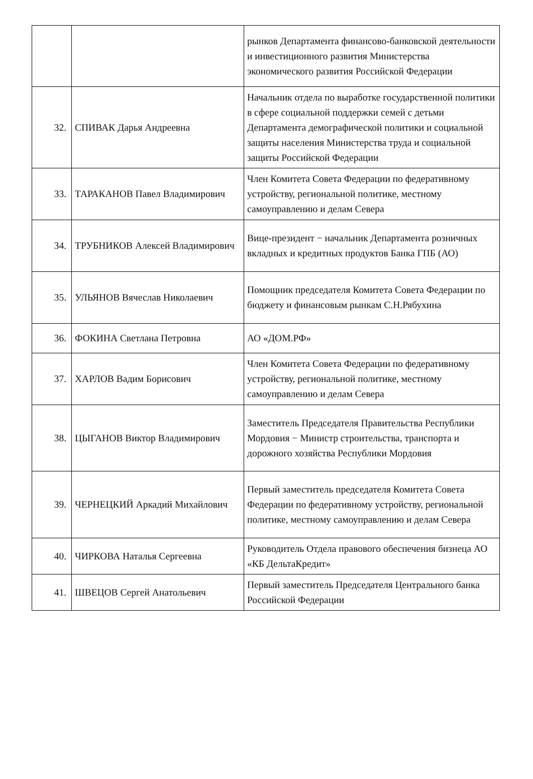| | | рынков Департамента финансово-банковской деятельности и инвестиционного развития Министерства экономического развития Российской Федерации |
| 32. | СПИВАК Дарья Андреевна | Начальник отдела по выработке государственной политики в сфере социальной поддержки семей с детьми Департамента демографической политики и социальной защиты населения Министерства труда и социальной защиты Российской Федерации |
| 33. | ТАРАКАНОВ Павел Владимирович | Член Комитета Совета Федерации по федеративному устройству, региональной политике, местному самоуправлению и делам Севера |
| 34. | ТРУБНИКОВ Алексей Владимирович | Вице-президент − начальник Департамента розничных вкладных и кредитных продуктов Банка ГПБ (АО) |
| 35. | УЛЬЯНОВ Вячеслав Николаевич | Помощник председателя Комитета Совета Федерации по бюджету и финансовым рынкам С.Н.Рябухина |
| 36. | ФОКИНА Светлана Петровна | АО «ДОМ.РФ» |
| 37. | ХАРЛОВ Вадим Борисович | Член Комитета Совета Федерации по федеративному устройству, региональной политике, местному самоуправлению и делам Севера |
| 38. | ЦЫГАНОВ Виктор Владимирович | Заместитель Председателя Правительства Республики Мордовия − Министр строительства, транспорта и дорожного хозяйства Республики Мордовия |
| 39. | ЧЕРНЕЦКИЙ Аркадий Михайлович | Первый заместитель председателя Комитета Совета Федерации по федеративному устройству, региональной политике, местному самоуправлению и делам Севера |
| 40. | ЧИРКОВА Наталья Сергеевна | Руководитель Отдела правового обеспечения бизнеца АО «КБ ДельтаКредит» |
| 41. | ШВЕЦОВ Сергей Анатольевич | Первый заместитель Председателя Центрального банка Российской Федерации |